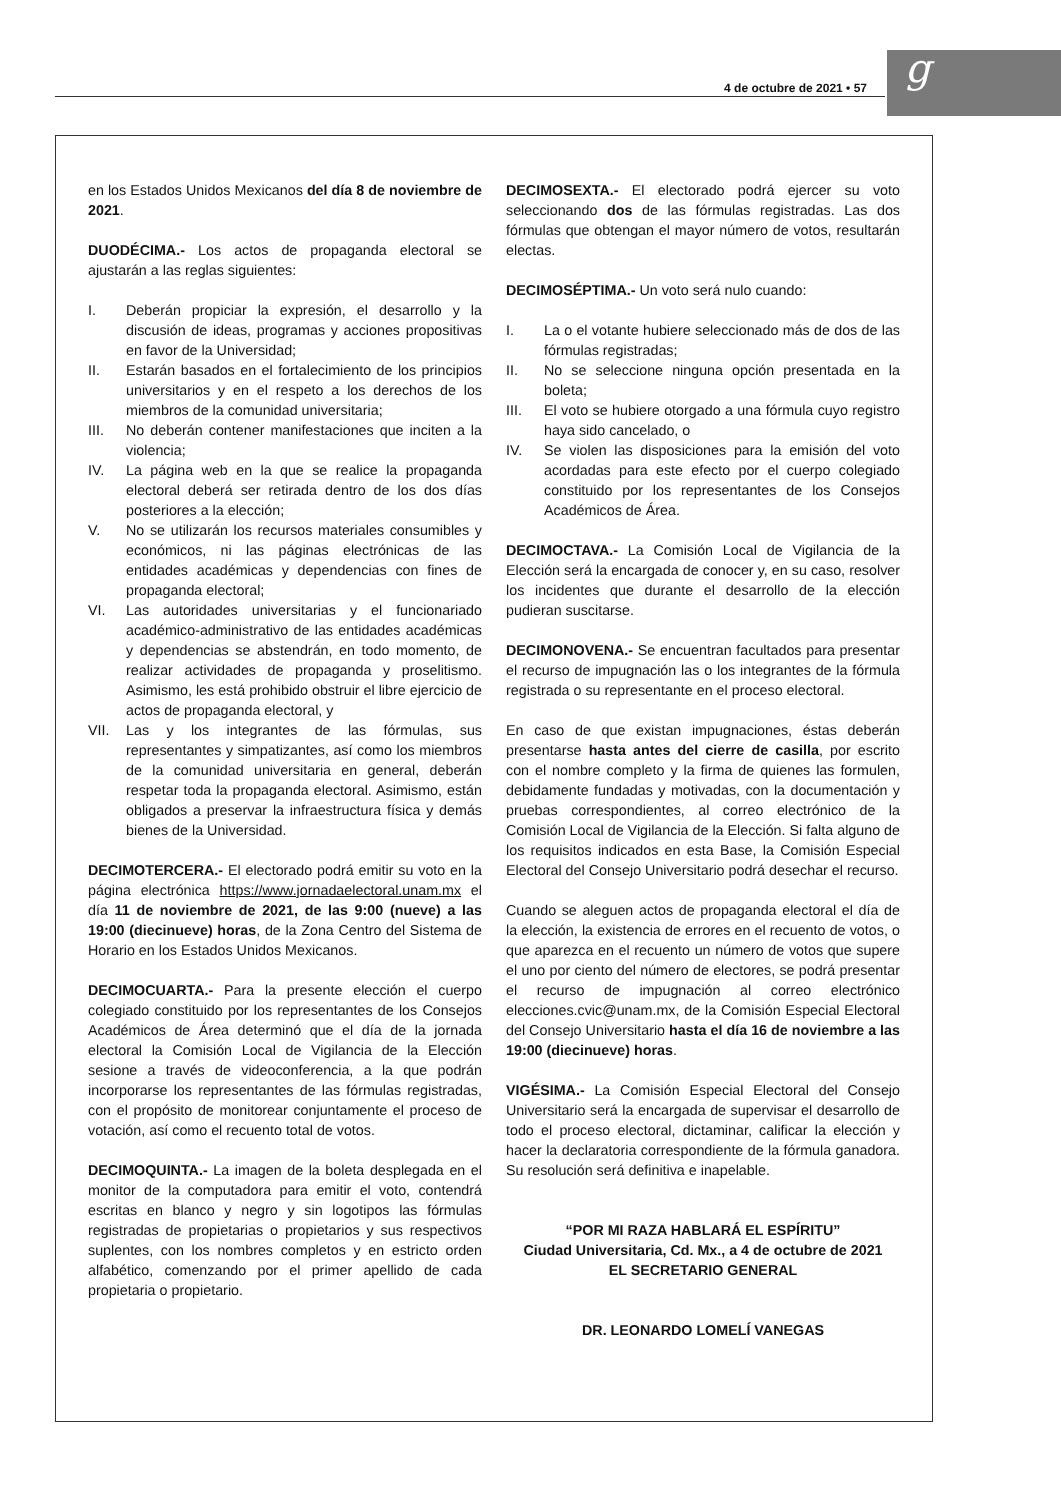4 de octubre de 2021 • 57 g
en los Estados Unidos Mexicanos del día 8 de noviembre de 2021.
DUODÉCIMA.- Los actos de propaganda electoral se ajustarán a las reglas siguientes:
I. Deberán propiciar la expresión, el desarrollo y la discusión de ideas, programas y acciones propositivas en favor de la Universidad;
II. Estarán basados en el fortalecimiento de los principios universitarios y en el respeto a los derechos de los miembros de la comunidad universitaria;
III. No deberán contener manifestaciones que inciten a la violencia;
IV. La página web en la que se realice la propaganda electoral deberá ser retirada dentro de los dos días posteriores a la elección;
V. No se utilizarán los recursos materiales consumibles y económicos, ni las páginas electrónicas de las entidades académicas y dependencias con fines de propaganda electoral;
VI. Las autoridades universitarias y el funcionariado académico-administrativo de las entidades académicas y dependencias se abstendrán, en todo momento, de realizar actividades de propaganda y proselitismo. Asimismo, les está prohibido obstruir el libre ejercicio de actos de propaganda electoral, y
VII. Las y los integrantes de las fórmulas, sus representantes y simpatizantes, así como los miembros de la comunidad universitaria en general, deberán respetar toda la propaganda electoral. Asimismo, están obligados a preservar la infraestructura física y demás bienes de la Universidad.
DECIMOTERCERA.- El electorado podrá emitir su voto en la página electrónica https://www.jornadaelectoral.unam.mx el día 11 de noviembre de 2021, de las 9:00 (nueve) a las 19:00 (diecinueve) horas, de la Zona Centro del Sistema de Horario en los Estados Unidos Mexicanos.
DECIMOCUARTA.- Para la presente elección el cuerpo colegiado constituido por los representantes de los Consejos Académicos de Área determinó que el día de la jornada electoral la Comisión Local de Vigilancia de la Elección sesione a través de videoconferencia, a la que podrán incorporarse los representantes de las fórmulas registradas, con el propósito de monitorear conjuntamente el proceso de votación, así como el recuento total de votos.
DECIMOQUINTA.- La imagen de la boleta desplegada en el monitor de la computadora para emitir el voto, contendrá escritas en blanco y negro y sin logotipos las fórmulas registradas de propietarias o propietarios y sus respectivos suplentes, con los nombres completos y en estricto orden alfabético, comenzando por el primer apellido de cada propietaria o propietario.
DECIMOSEXTA.- El electorado podrá ejercer su voto seleccionando dos de las fórmulas registradas. Las dos fórmulas que obtengan el mayor número de votos, resultarán electas.
DECIMOSÉPTIMA.- Un voto será nulo cuando:
I. La o el votante hubiere seleccionado más de dos de las fórmulas registradas;
II. No se seleccione ninguna opción presentada en la boleta;
III. El voto se hubiere otorgado a una fórmula cuyo registro haya sido cancelado, o
IV. Se violen las disposiciones para la emisión del voto acordadas para este efecto por el cuerpo colegiado constituido por los representantes de los Consejos Académicos de Área.
DECIMOCTAVA.- La Comisión Local de Vigilancia de la Elección será la encargada de conocer y, en su caso, resolver los incidentes que durante el desarrollo de la elección pudieran suscitarse.
DECIMONOVENA.- Se encuentran facultados para presentar el recurso de impugnación las o los integrantes de la fórmula registrada o su representante en el proceso electoral.
En caso de que existan impugnaciones, éstas deberán presentarse hasta antes del cierre de casilla, por escrito con el nombre completo y la firma de quienes las formulen, debidamente fundadas y motivadas, con la documentación y pruebas correspondientes, al correo electrónico de la Comisión Local de Vigilancia de la Elección. Si falta alguno de los requisitos indicados en esta Base, la Comisión Especial Electoral del Consejo Universitario podrá desechar el recurso.
Cuando se aleguen actos de propaganda electoral el día de la elección, la existencia de errores en el recuento de votos, o que aparezca en el recuento un número de votos que supere el uno por ciento del número de electores, se podrá presentar el recurso de impugnación al correo electrónico elecciones.cvic@unam.mx, de la Comisión Especial Electoral del Consejo Universitario hasta el día 16 de noviembre a las 19:00 (diecinueve) horas.
VIGÉSIMA.- La Comisión Especial Electoral del Consejo Universitario será la encargada de supervisar el desarrollo de todo el proceso electoral, dictaminar, calificar la elección y hacer la declaratoria correspondiente de la fórmula ganadora. Su resolución será definitiva e inapelable.
“POR MI RAZA HABLARÁ EL ESPÍRITU”
Ciudad Universitaria, Cd. Mx., a 4 de octubre de 2021
EL SECRETARIO GENERAL
DR. LEONARDO LOMELÍ VANEGAS